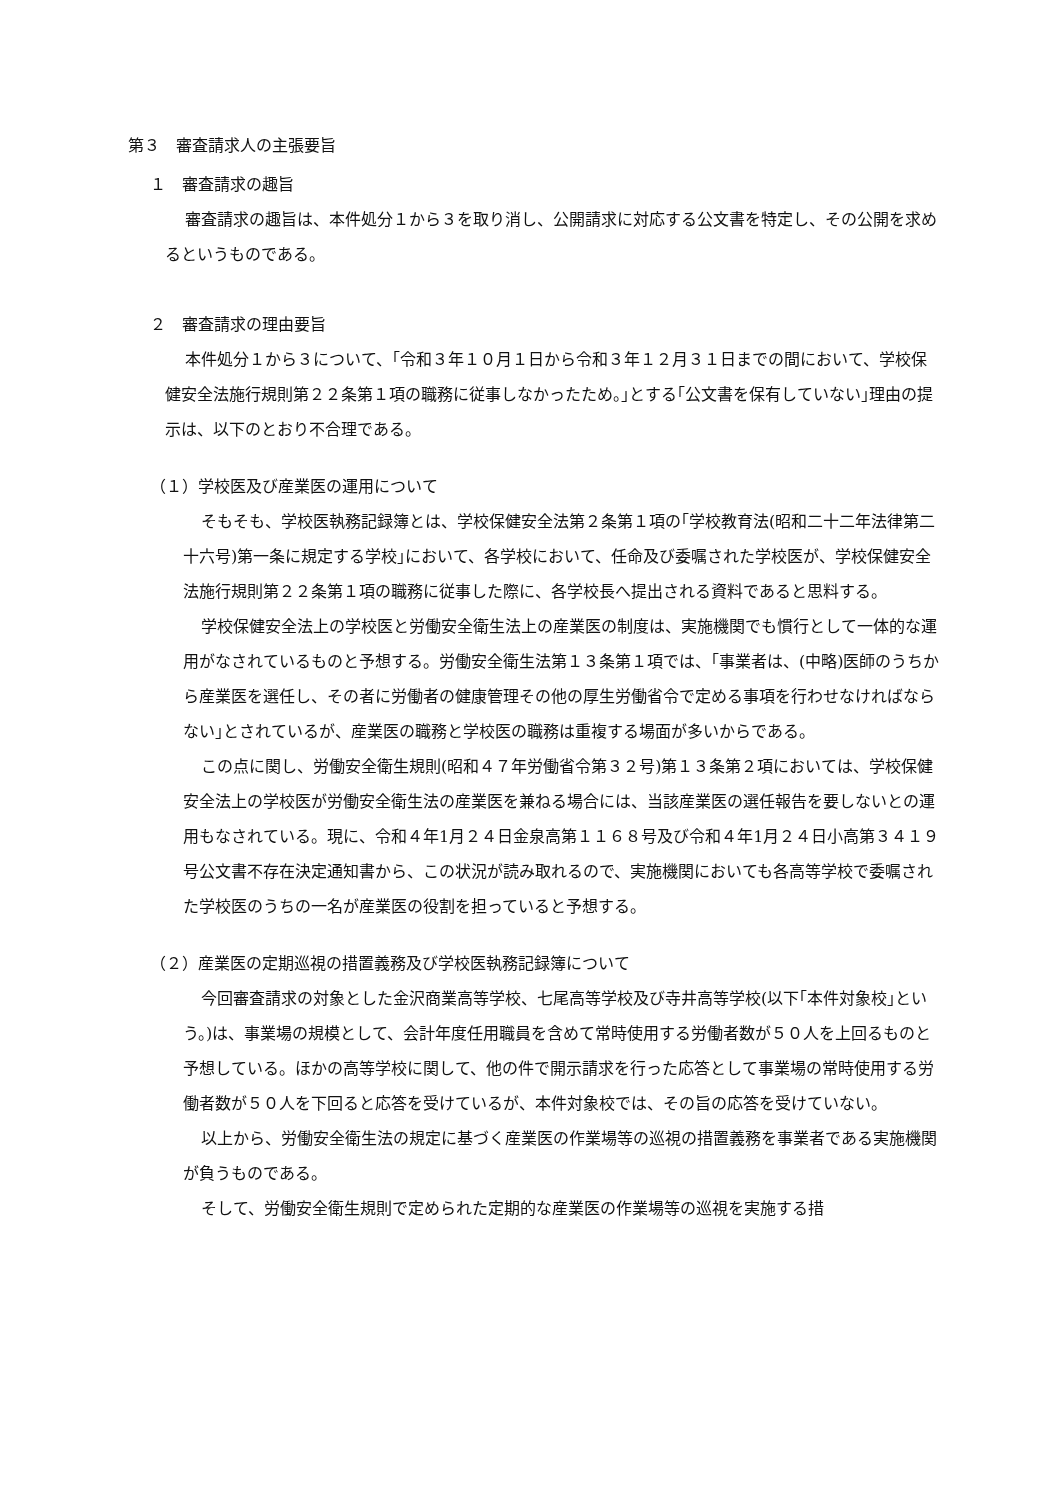第３　審査請求人の主張要旨
１　審査請求の趣旨
審査請求の趣旨は、本件処分１から３を取り消し、公開請求に対応する公文書を特定し、その公開を求めるというものである。
２　審査請求の理由要旨
本件処分１から３について、｢令和３年１０月１日から令和３年１２月３１日までの間において、学校保健安全法施行規則第２２条第１項の職務に従事しなかったため。｣とする｢公文書を保有していない｣理由の提示は、以下のとおり不合理である。
（１）学校医及び産業医の運用について
そもそも、学校医執務記録簿とは、学校保健安全法第２条第１項の｢学校教育法(昭和二十二年法律第二十六号)第一条に規定する学校｣において、各学校において、任命及び委嘱された学校医が、学校保健安全法施行規則第２２条第１項の職務に従事した際に、各学校長へ提出される資料であると思料する。
学校保健安全法上の学校医と労働安全衛生法上の産業医の制度は、実施機関でも慣行として一体的な運用がなされているものと予想する。労働安全衛生法第１３条第１項では、｢事業者は、(中略)医師のうちから産業医を選任し、その者に労働者の健康管理その他の厚生労働省令で定める事項を行わせなければならない｣とされているが、産業医の職務と学校医の職務は重複する場面が多いからである。
この点に関し、労働安全衛生規則(昭和４７年労働省令第３２号)第１３条第２項においては、学校保健安全法上の学校医が労働安全衛生法の産業医を兼ねる場合には、当該産業医の選任報告を要しないとの運用もなされている。現に、令和４年1月２４日金泉高第１１６８号及び令和４年1月２４日小高第３４１９号公文書不存在決定通知書から、この状況が読み取れるので、実施機関においても各高等学校で委嘱された学校医のうちの一名が産業医の役割を担っていると予想する。
（２）産業医の定期巡視の措置義務及び学校医執務記録簿について
今回審査請求の対象とした金沢商業高等学校、七尾高等学校及び寺井高等学校(以下｢本件対象校｣という。)は、事業場の規模として、会計年度任用職員を含めて常時使用する労働者数が５０人を上回るものと予想している。ほかの高等学校に関して、他の件で開示請求を行った応答として事業場の常時使用する労働者数が５０人を下回ると応答を受けているが、本件対象校では、その旨の応答を受けていない。
以上から、労働安全衛生法の規定に基づく産業医の作業場等の巡視の措置義務を事業者である実施機関が負うものである。
そして、労働安全衛生規則で定められた定期的な産業医の作業場等の巡視を実施する措